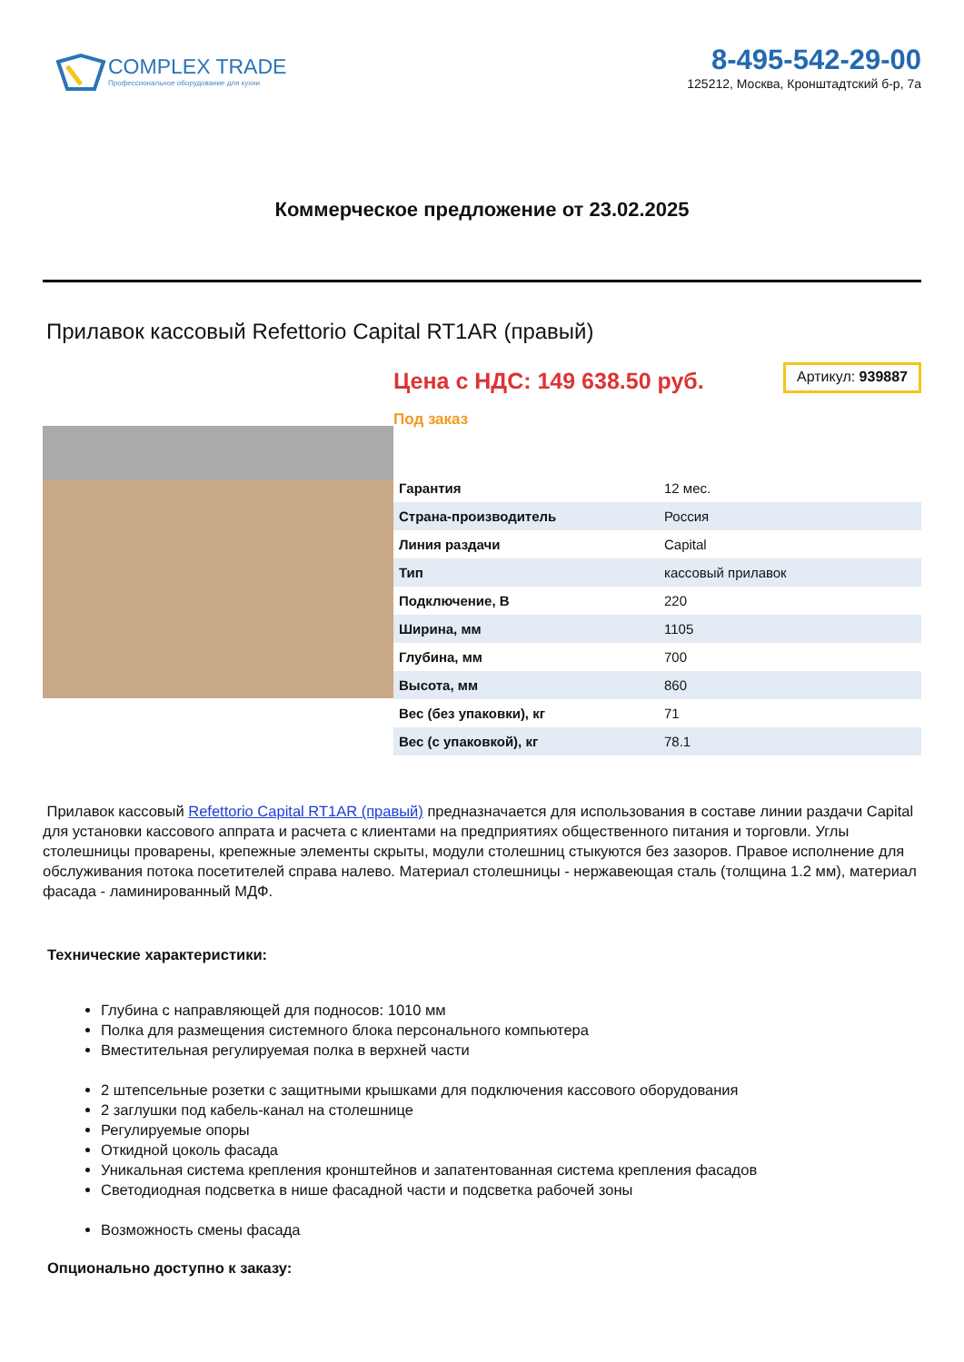COMPLEX TRADE
Профессиональное оборудование для кухни
8-495-542-29-00
125212, Москва, Кронштадтский б-р, 7а
Коммерческое предложение от 23.02.2025
Прилавок кассовый Refettorio Capital RT1AR (правый)
Цена с НДС: 149 638.50 руб.
Артикул: 939887
Под заказ
| Гарантия | 12 мес. |
| Страна-производитель | Россия |
| Линия раздачи | Capital |
| Тип | кассовый прилавок |
| Подключение, В | 220 |
| Ширина, мм | 1105 |
| Глубина, мм | 700 |
| Высота, мм | 860 |
| Вес (без упаковки), кг | 71 |
| Вес (с упаковкой), кг | 78.1 |
Прилавок кассовый Refettorio Capital RT1AR (правый) предназначается для использования в составе линии раздачи Capital для установки кассового аппрата и расчета с клиентами на предприятиях общественного питания и торговли. Углы столешницы проварены, крепежные элементы скрыты, модули столешниц стыкуются без зазоров. Правое исполнение для обслуживания потока посетителей справа налево. Материал столешницы - нержавеющая сталь (толщина 1.2 мм), материал фасада - ламинированный МДФ.
Технические характеристики:
Глубина с направляющей для подносов: 1010 мм
Полка для размещения системного блока персонального компьютера
Вместительная регулируемая полка в верхней части
2 штепсельные розетки с защитными крышками для подключения кассового оборудования
2 заглушки под кабель-канал на столешнице
Регулируемые опоры
Откидной цоколь фасада
Уникальная система крепления кронштейнов и запатентованная система крепления фасадов
Светодиодная подсветка в нише фасадной части и подсветка рабочей зоны
Возможность смены фасада
Опционально доступно к заказу: